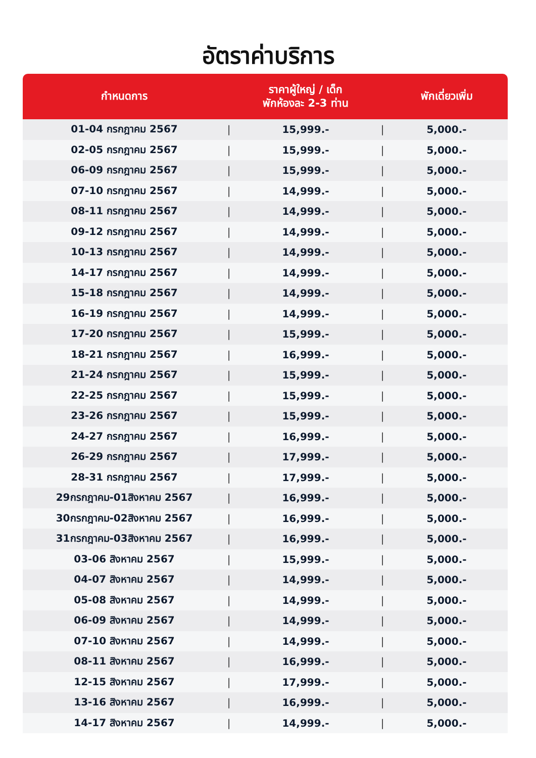อัตราค่าบริการ
| กำหนดการ | | ราคาผู้ใหญ่ / เด็ก พักห้องละ 2-3 ท่าน | | พักเดี่ยวเพิ่ม |
| --- | --- | --- | --- | --- |
| 01-04 กรกฎาคม 2567 | / | 15,999.- | / | 5,000.- |
| 02-05 กรกฎาคม 2567 | / | 15,999.- | / | 5,000.- |
| 06-09 กรกฎาคม 2567 | / | 15,999.- | / | 5,000.- |
| 07-10 กรกฎาคม 2567 | / | 14,999.- | / | 5,000.- |
| 08-11 กรกฎาคม 2567 | / | 14,999.- | / | 5,000.- |
| 09-12 กรกฎาคม 2567 | / | 14,999.- | / | 5,000.- |
| 10-13 กรกฎาคม 2567 | / | 14,999.- | / | 5,000.- |
| 14-17 กรกฎาคม 2567 | / | 14,999.- | / | 5,000.- |
| 15-18 กรกฎาคม 2567 | / | 14,999.- | / | 5,000.- |
| 16-19 กรกฎาคม 2567 | / | 14,999.- | / | 5,000.- |
| 17-20 กรกฎาคม 2567 | / | 15,999.- | / | 5,000.- |
| 18-21 กรกฎาคม 2567 | / | 16,999.- | / | 5,000.- |
| 21-24 กรกฎาคม 2567 | / | 15,999.- | / | 5,000.- |
| 22-25 กรกฎาคม 2567 | / | 15,999.- | / | 5,000.- |
| 23-26 กรกฎาคม 2567 | / | 15,999.- | / | 5,000.- |
| 24-27 กรกฎาคม 2567 | / | 16,999.- | / | 5,000.- |
| 26-29 กรกฎาคม 2567 | / | 17,999.- | / | 5,000.- |
| 28-31 กรกฎาคม 2567 | / | 17,999.- | / | 5,000.- |
| 29กรกฎาคม-01สิงหาคม 2567 | / | 16,999.- | / | 5,000.- |
| 30กรกฎาคม-02สิงหาคม 2567 | / | 16,999.- | / | 5,000.- |
| 31กรกฎาคม-03สิงหาคม 2567 | / | 16,999.- | / | 5,000.- |
| 03-06 สิงหาคม 2567 | / | 15,999.- | / | 5,000.- |
| 04-07 สิงหาคม 2567 | / | 14,999.- | / | 5,000.- |
| 05-08 สิงหาคม 2567 | / | 14,999.- | / | 5,000.- |
| 06-09 สิงหาคม 2567 | / | 14,999.- | / | 5,000.- |
| 07-10 สิงหาคม 2567 | / | 14,999.- | / | 5,000.- |
| 08-11 สิงหาคม 2567 | / | 16,999.- | / | 5,000.- |
| 12-15 สิงหาคม 2567 | / | 17,999.- | / | 5,000.- |
| 13-16 สิงหาคม 2567 | / | 16,999.- | / | 5,000.- |
| 14-17 สิงหาคม 2567 | / | 14,999.- | / | 5,000.- |